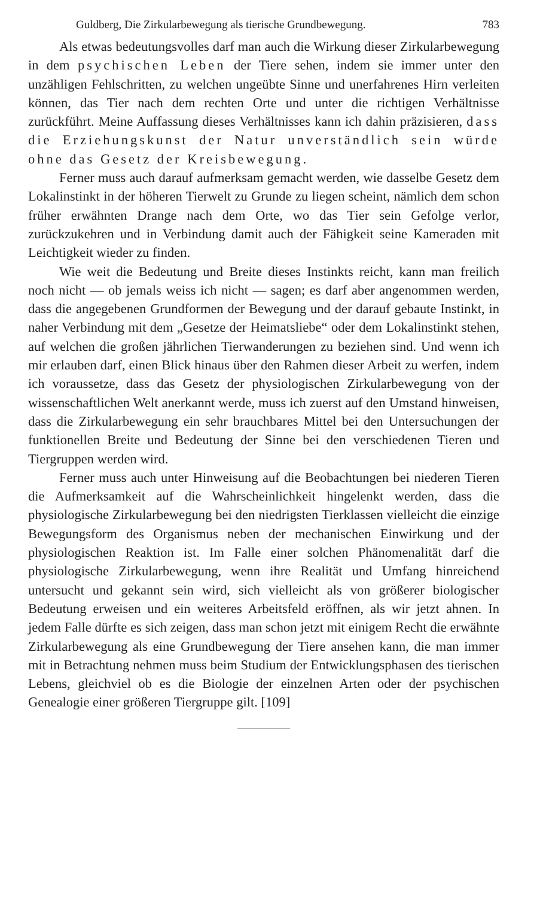Guldberg, Die Zirkularbewegung als tierische Grundbewegung. 783
Als etwas bedeutungsvolles darf man auch die Wirkung dieser Zirkularbewegung in dem psychischen Leben der Tiere sehen, indem sie immer unter den unzähligen Fehlschritten, zu welchen ungeübte Sinne und unerfahrenes Hirn verleiten können, das Tier nach dem rechten Orte und unter die richtigen Verhältnisse zurückführt. Meine Auffassung dieses Verhältnisses kann ich dahin präzisieren, dass die Erziehungskunst der Natur unverständlich sein würde ohne das Gesetz der Kreisbewegung.
Ferner muss auch darauf aufmerksam gemacht werden, wie dasselbe Gesetz dem Lokalinstinkt in der höheren Tierwelt zu Grunde zu liegen scheint, nämlich dem schon früher erwähnten Drange nach dem Orte, wo das Tier sein Gefolge verlor, zurückzukehren und in Verbindung damit auch der Fähigkeit seine Kameraden mit Leichtigkeit wieder zu finden.
Wie weit die Bedeutung und Breite dieses Instinkts reicht, kann man freilich noch nicht — ob jemals weiss ich nicht — sagen; es darf aber angenommen werden, dass die angegebenen Grundformen der Bewegung und der darauf gebaute Instinkt, in naher Verbindung mit dem „Gesetze der Heimatsliebe“ oder dem Lokalinstinkt stehen, auf welchen die großen jährlichen Tierwanderungen zu beziehen sind. Und wenn ich mir erlauben darf, einen Blick hinaus über den Rahmen dieser Arbeit zu werfen, indem ich voraussetze, dass das Gesetz der physiologischen Zirkularbewegung von der wissenschaftlichen Welt anerkannt werde, muss ich zuerst auf den Umstand hinweisen, dass die Zirkularbewegung ein sehr brauchbares Mittel bei den Untersuchungen der funktionellen Breite und Bedeutung der Sinne bei den verschiedenen Tieren und Tiergruppen werden wird.
Ferner muss auch unter Hinweisung auf die Beobachtungen bei niederen Tieren die Aufmerksamkeit auf die Wahrscheinlichkeit hingelenkt werden, dass die physiologische Zirkularbewegung bei den niedrigsten Tierklassen vielleicht die einzige Bewegungsform des Organismus neben der mechanischen Einwirkung und der physiologischen Reaktion ist. Im Falle einer solchen Phänomenalität darf die physiologische Zirkularbewegung, wenn ihre Realität und Umfang hinreichend untersucht und gekannt sein wird, sich vielleicht als von größerer biologischer Bedeutung erweisen und ein weiteres Arbeitsfeld eröffnen, als wir jetzt ahnen. In jedem Falle dürfte es sich zeigen, dass man schon jetzt mit einigem Recht die erwähnte Zirkularbewegung als eine Grundbewegung der Tiere ansehen kann, die man immer mit in Betrachtung nehmen muss beim Studium der Entwicklungsphasen des tierischen Lebens, gleichviel ob es die Biologie der einzelnen Arten oder der psychischen Genealogie einer größeren Tiergruppe gilt. [109]